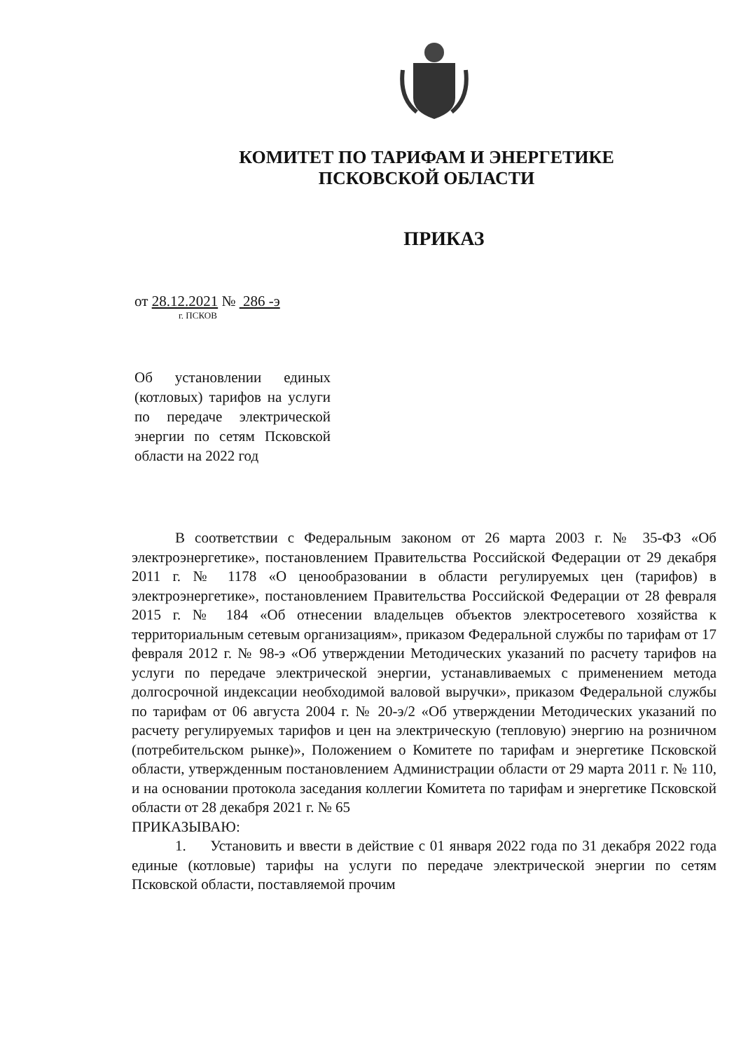КОМИТЕТ ПО ТАРИФАМ И ЭНЕРГЕТИКЕ
ПСКОВСКОЙ ОБЛАСТИ
ПРИКАЗ
от 28.12.2021 № 286 -э
г. ПСКОВ
Об установлении единых (котловых) тарифов на услуги по передаче электрической энергии по сетям Псковской области на 2022 год
В соответствии с Федеральным законом от 26 марта 2003 г. № 35-ФЗ «Об электроэнергетике», постановлением Правительства Российской Федерации от 29 декабря 2011 г. № 1178 «О ценообразовании в области регулируемых цен (тарифов) в электроэнергетике», постановлением Правительства Российской Федерации от 28 февраля 2015 г. № 184 «Об отнесении владельцев объектов электросетевого хозяйства к территориальным сетевым организациям», приказом Федеральной службы по тарифам от 17 февраля 2012 г. № 98-э «Об утверждении Методических указаний по расчету тарифов на услуги по передаче электрической энергии, устанавливаемых с применением метода долгосрочной индексации необходимой валовой выручки», приказом Федеральной службы по тарифам от 06 августа 2004 г. № 20-э/2 «Об утверждении Методических указаний по расчету регулируемых тарифов и цен на электрическую (тепловую) энергию на розничном (потребительском рынке)», Положением о Комитете по тарифам и энергетике Псковской области, утвержденным постановлением Администрации области от 29 марта 2011 г. № 110, и на основании протокола заседания коллегии Комитета по тарифам и энергетике Псковской области от 28 декабря 2021 г. № 65
ПРИКАЗЫВАЮ:
1. Установить и ввести в действие с 01 января 2022 года по 31 декабря 2022 года единые (котловые) тарифы на услуги по передаче электрической энергии по сетям Псковской области, поставляемой прочим